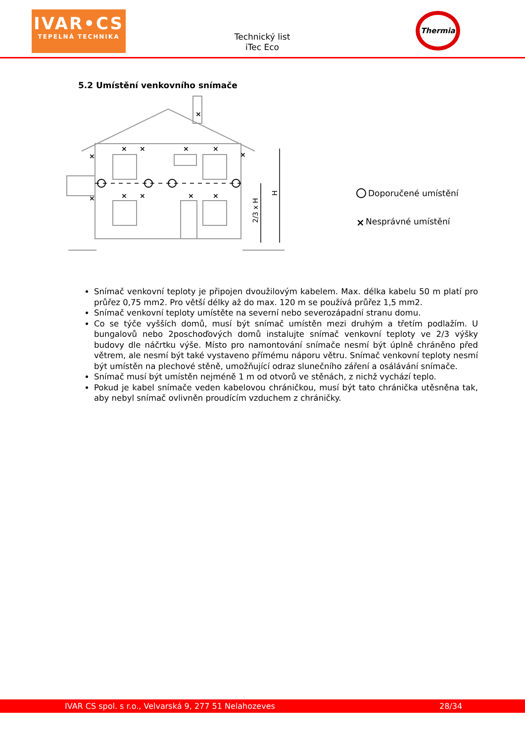IVAR•CS
TEPELNÁ TECHNIKA
Technický list
iTec Eco
Thermia
5.2 Umístění venkovního snímače
2/3 x H
H
×
×
×
×
×
×
×
×
×
×
×
×
Doporučené umístění
×
Nesprávné umístění
Snímač venkovní teploty je připojen dvoužilovým kabelem. Max. délka kabelu 50 m platí pro průřez 0,75 mm2. Pro větší délky až do max. 120 m se používá průřez 1,5 mm2.
Snímač venkovní teploty umístěte na severní nebo severozápadní stranu domu.
Co se týče vyšších domů, musí být snímač umístěn mezi druhým a třetím podlažím. U bungalovů nebo 2poschoďových domů instalujte snímač venkovní teploty ve 2/3 výšky budovy dle náčrtku výše. Místo pro namontování snímače nesmí být úplně chráněno před větrem, ale nesmí být také vystaveno přímému náporu větru. Snímač venkovní teploty nesmí být umístěn na plechové stěně, umožňující odraz slunečního záření a osálávání snímače.
Snímač musí být umístěn nejméně 1 m od otvorů ve stěnách, z nichž vychází teplo.
Pokud je kabel snímače veden kabelovou chráničkou, musí být tato chránička utěsněna tak, aby nebyl snímač ovlivněn proudícím vzduchem z chráničky.
IVAR CS spol. s r.o., Velvarská 9, 277 51 Nelahozeves 28/34